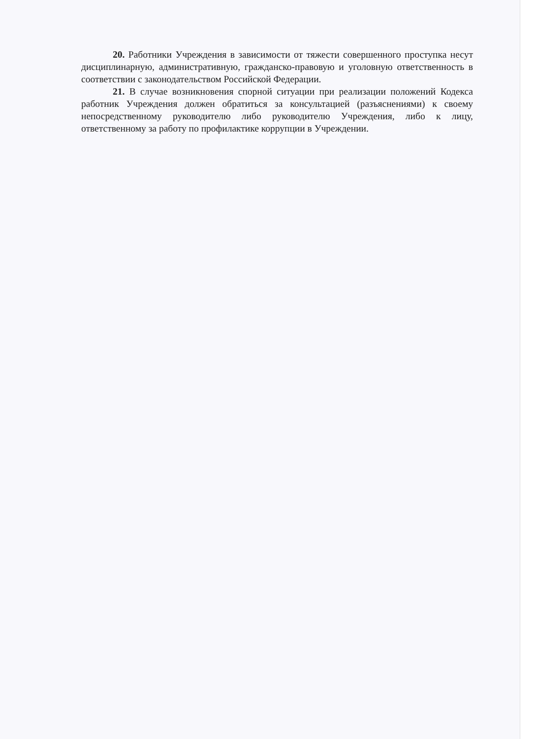20. Работники Учреждения в зависимости от тяжести совершенного проступка несут дисциплинарную, административную, гражданско-правовую и уголовную ответственность в соответствии с законодательством Российской Федерации.
21. В случае возникновения спорной ситуации при реализации положений Кодекса работник Учреждения должен обратиться за консультацией (разъяснениями) к своему непосредственному руководителю либо руководителю Учреждения, либо к лицу, ответственному за работу по профилактике коррупции в Учреждении.